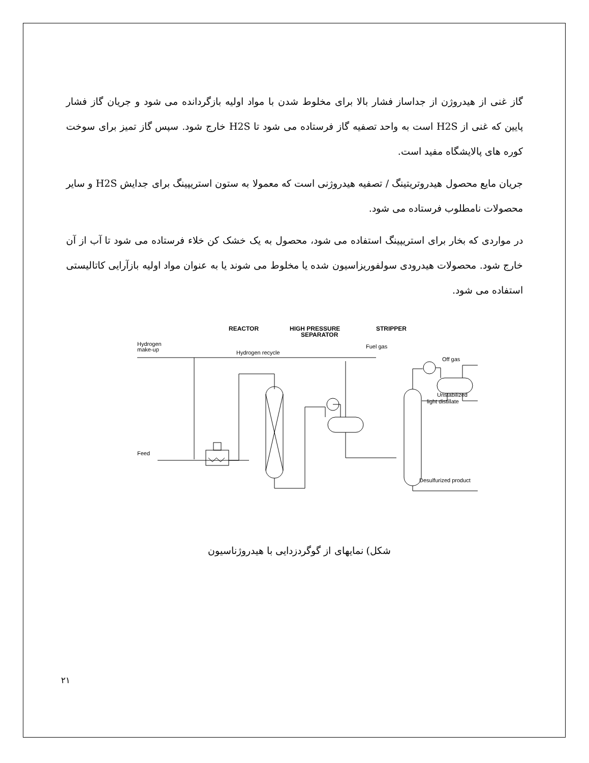گاز غنی از هیدروژن از جداساز فشار بالا برای مخلوط شدن با مواد اولیه بازگردانده می شود و جریان گاز فشار پایین که غنی از H2S است به واحد تصفیه گاز فرستاده می شود تا H2S خارج شود. سپس گاز تمیز برای سوخت کوره های پالایشگاه مفید است.
جریان مایع محصول هیدروتریتینگ / تصفیه هیدروژنی است که معمولا به ستون استریپینگ برای جدایش H2S و سایر محصولات نامطلوب فرستاده می شود.
در مواردی که بخار برای استریپینگ استفاده می شود، محصول به یک خشک کن خلاء فرستاده می شود تا آب از آن خارج شود. محصولات هیدرودی سولفوریزاسیون شده یا مخلوط می شوند یا به عنوان مواد اولیه بازآرایی کاتالیستی استفاده می شود.
REACTOR
HIGH PRESSURE
SEPARATOR
STRIPPER
Hydrogen
make-up
Hydrogen recycle
Fuel gas
Off gas
Unstabilized
light distillate
Feed
Desulfurized product
شکل) نمایهای از گوگردزدایی با هیدروژناسیون
۲۱